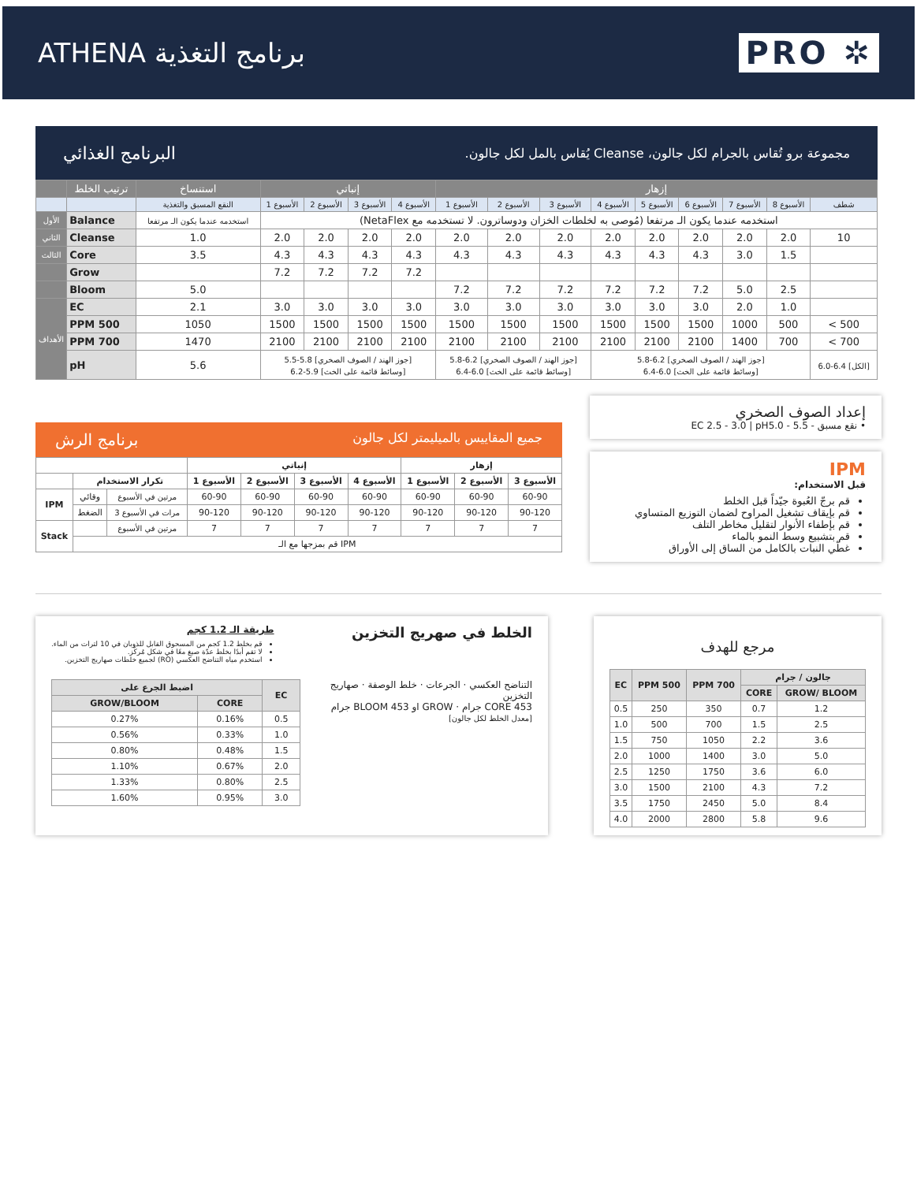ATHENA برنامج التغذية
PRO ✲
مجموعة برو تُقاس بالجرام لكل جالون، Cleanse يُقاس بالمل لكل جالون.
البرنامج الغذائي
| | ترتيب الخلط | استنساخ | إنباتي | | | | إزهار | | | | | | | | |
| --- | --- | --- | --- | --- | --- | --- | --- | --- | --- | --- | --- | --- | --- | --- | --- |
| | | النقع المسبق والتغذية | الأسبوع 1 | الأسبوع 2 | الأسبوع 3 | الأسبوع 4 | الأسبوع 1 | الأسبوع 2 | الأسبوع 3 | الأسبوع 4 | الأسبوع 5 | الأسبوع 6 | الأسبوع 7 | الأسبوع 8 | شطف |
| الأول | Balance | استخدمه عندما يكون الـ مرتفعا | استخدمه عندما يكون الـ مرتفعا (مُوصى به لخلطات الخزان ودوساترون. لا تستخدمه مع NetaFlex) | | | | | | | | | | | | |
| الثاني | Cleanse | 1.0 | 2.0 | 2.0 | 2.0 | 2.0 | 2.0 | 2.0 | 2.0 | 2.0 | 2.0 | 2.0 | 2.0 | 2.0 | 10 |
| الثالث | Core | 3.5 | 4.3 | 4.3 | 4.3 | 4.3 | 4.3 | 4.3 | 4.3 | 4.3 | 4.3 | 4.3 | 3.0 | 1.5 | |
| | Grow | | 7.2 | 7.2 | 7.2 | 7.2 | | | | | | | | | |
| | Bloom | 5.0 | | | | | 7.2 | 7.2 | 7.2 | 7.2 | 7.2 | 7.2 | 5.0 | 2.5 | |
| الأهداف | EC | 2.1 | 3.0 | 3.0 | 3.0 | 3.0 | 3.0 | 3.0 | 3.0 | 3.0 | 3.0 | 3.0 | 2.0 | 1.0 | |
| | PPM 500 | 1050 | 1500 | 1500 | 1500 | 1500 | 1500 | 1500 | 1500 | 1500 | 1500 | 1500 | 1000 | 500 | < 500 |
| | PPM 700 | 1470 | 2100 | 2100 | 2100 | 2100 | 2100 | 2100 | 2100 | 2100 | 2100 | 2100 | 1400 | 700 | < 700 |
| | pH | 5.6 | 5.5-5.8 [جوز الهند / الصوف الصخري] 6.2-5.9 [وسائط قائمة على الخث] | | | | 5.8-6.2 [جوز الهند / الصوف الصخري] 6.4-6.0 [وسائط قائمة على الخث] | | | 5.8-6.2 [جوز الهند / الصوف الصخري] 6.4-6.0 [وسائط قائمة على الخث] | | | | | 6.0-6.4 [الكل] |
جميع المقاييس بالميليمتر لكل جالون برنامج الرش
| | | | إنباتي | | | | إزهار | | |
| --- | --- | --- | --- | --- | --- | --- | --- | --- | --- |
| | تكرار الاستخدام | | الأسبوع 1 | الأسبوع 2 | الأسبوع 3 | الأسبوع 4 | الأسبوع 1 | الأسبوع 2 | الأسبوع 3 |
| IPM | وقائي | مرتين في الأسبوع | 60-90 | 60-90 | 60-90 | 60-90 | 60-90 | 60-90 | 60-90 |
| | الضغط | 3 مرات في الأسبوع | 90-120 | 90-120 | 90-120 | 90-120 | 90-120 | 90-120 | 90-120 |
| Stack | | مرتين في الأسبوع | 7 | 7 | 7 | 7 | 7 | 7 | 7 |
| | قم بمزجها مع الـ IPM | | | | | | | | |
إعداد الصوف الصخري
• نقع مسبق - EC 2.5 - 3.0 | pH5.0 - 5.5
IPM
قبل الاستخدام:
قم برجّ العُبوة جيّداً قبل الخلط
قم بإيقاف تشغيل المراوح لضمان التوزيع المتساوي
قم بإطفاء الأنوار لتقليل مخاطر التلف
قم بتشبيع وسط النمو بالماء
غطّي النبات بالكامل من الساق إلى الأوراق
الخلط في صهريج التخزين
طريقة الـ 1.2 كجم
قم بخلط 1.2 كجم من المسحوق القابل للذوبان في 10 لترات من الماء.
لا تقم أبدًا بخلط عدّة صيغ معًا في شكل مُركّز.
استخدم مياه التناضح العكسي (RO) لجميع خلطات صهاريج التخزين.
التناضح العكسي · الجرعات · خلط الوصفة · صهاريج التخزين
CORE 453 جرام · GROW او BLOOM 453 جرام
[معدل الخلط لكل جالون]
| EC | اضبط الجرع على | |
| --- | --- | --- |
| | CORE | GROW/BLOOM |
| 0.5 | 0.16% | 0.27% |
| 1.0 | 0.33% | 0.56% |
| 1.5 | 0.48% | 0.80% |
| 2.0 | 0.67% | 1.10% |
| 2.5 | 0.80% | 1.33% |
| 3.0 | 0.95% | 1.60% |
مرجع للهدف
| EC | PPM 500 | PPM 700 | جالون / جرام | |
| --- | --- | --- | --- | --- |
| | | | CORE | GROW/ BLOOM |
| 0.5 | 250 | 350 | 0.7 | 1.2 |
| 1.0 | 500 | 700 | 1.5 | 2.5 |
| 1.5 | 750 | 1050 | 2.2 | 3.6 |
| 2.0 | 1000 | 1400 | 3.0 | 5.0 |
| 2.5 | 1250 | 1750 | 3.6 | 6.0 |
| 3.0 | 1500 | 2100 | 4.3 | 7.2 |
| 3.5 | 1750 | 2450 | 5.0 | 8.4 |
| 4.0 | 2000 | 2800 | 5.8 | 9.6 |